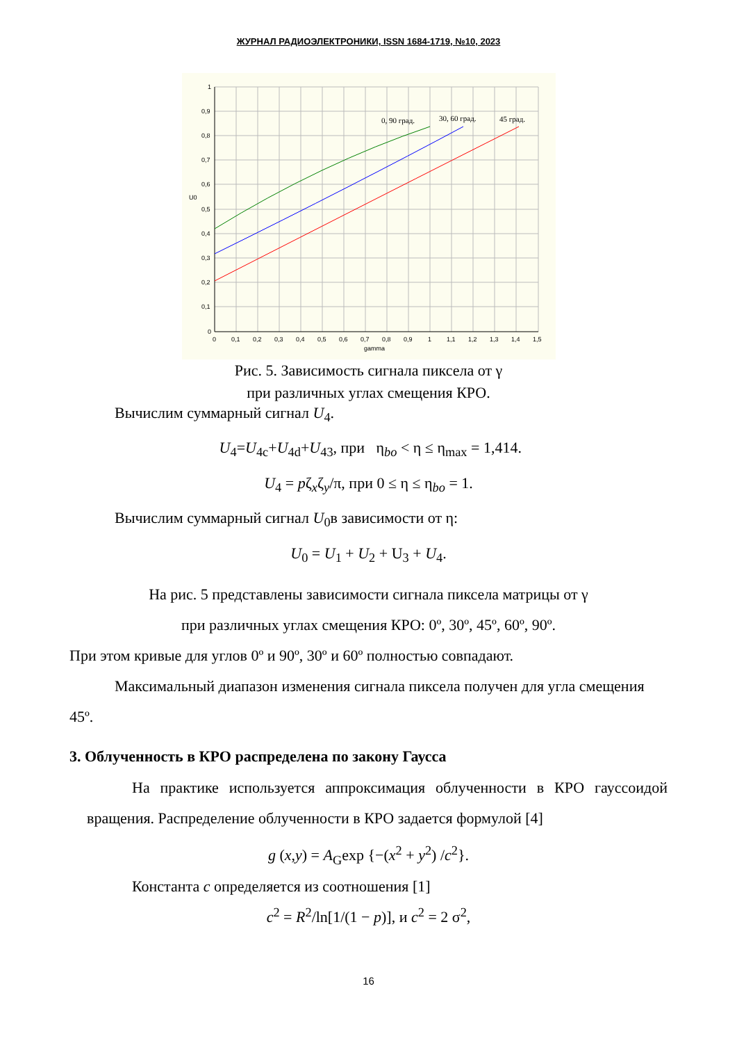ЖУРНАЛ РАДИОЭЛЕКТРОНИКИ, ISSN 1684-1719, №10, 2023
0, 90 град.
30, 60 град.
45 град.
U0
1
0,9
0,8
0,7
0,6
0,5
0,4
0,3
0,2
0,1
0
0
0,1
0,2
0,3
0,4
0,5
0,6
0,7
0,8
0,9
1
1,1
1,2
1,3
1,4
1,5
gamma
Рис. 5. Зависимость сигнала пиксела от γ
при различных углах смещения КРО.
Вычислим суммарный сигнал U<sub>4</sub>.
U<sub>4</sub>=U<sub>4c</sub>+U<sub>4d</sub>+U<sub>43</sub>, при η<sub>bo</sub> < η ≤ η<sub>max</sub> = 1,414.
U<sub>4</sub> = pζ<sub>x</sub>ζ<sub>y</sub>/π, при 0 ≤ η ≤ η<sub>bo</sub> = 1.
Вычислим суммарный сигнал U<sub>0</sub>в зависимости от η:
U<sub>0</sub> = U<sub>1</sub> + U<sub>2</sub> + U<sub>3</sub> + U<sub>4</sub>.
На рис. 5 представлены зависимости сигнала пиксела матрицы от γ
при различных углах смещения КРО: 0º, 30º, 45º, 60º, 90º.
При этом кривые для углов 0º и 90º, 30º и 60º полностью совпадают.
Максимальный диапазон изменения сигнала пиксела получен для угла смещения 45º.
3. Облученность в КРО распределена по закону Гаусса
На практике используется аппроксимация облученности в КРО гауссоидой вращения. Распределение облученности в КРО задается формулой [4]
g (x,y) = A<sub>G</sub>exp {−(x<sup>2</sup> + y<sup>2</sup>) /c<sup>2</sup>}.
Константа c определяется из соотношения [1]
c<sup>2</sup> = R<sup>2</sup>/ln[1/(1 − p)], и c<sup>2</sup> = 2 σ<sup>2</sup>,
16